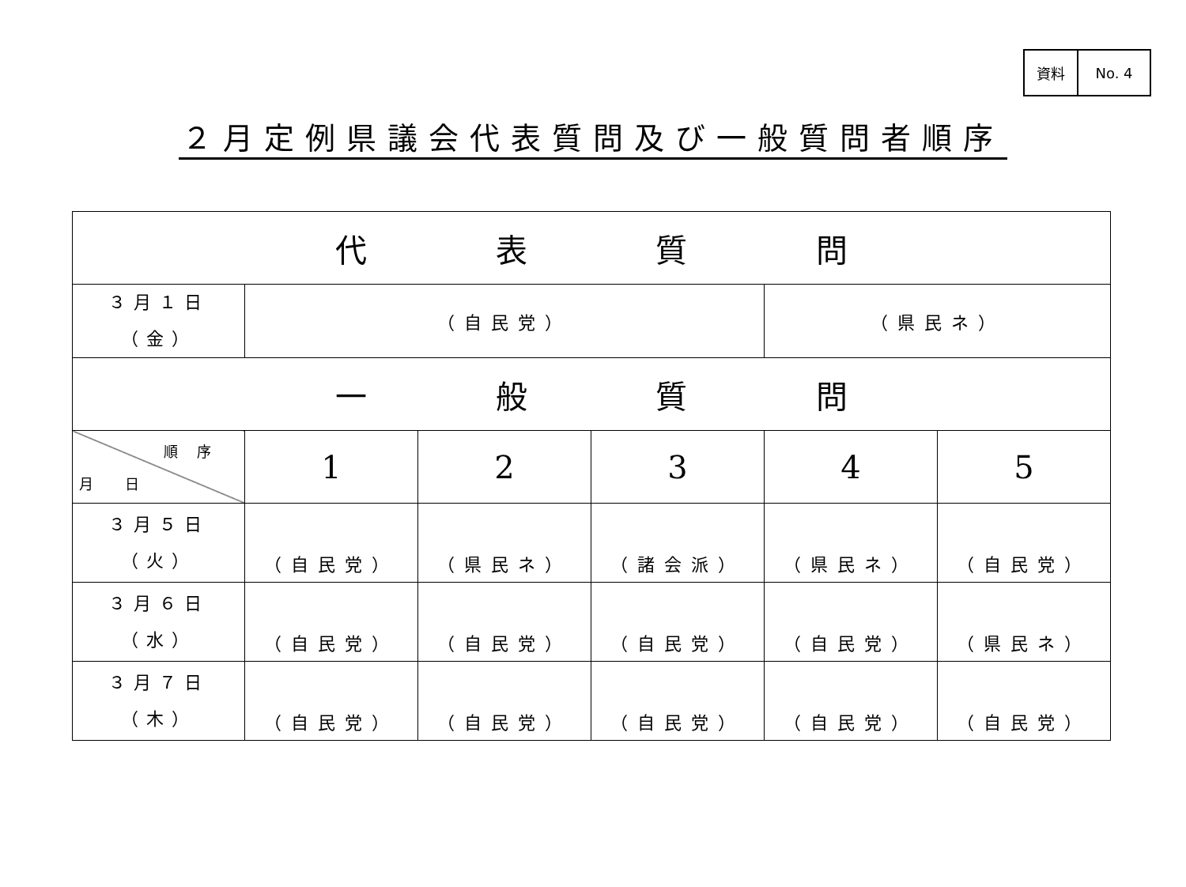| 資料 | No. 4 |
２月定例県議会代表質問及び一般質問者順序
| 代 表 質 問 | | | | | |
| --- | --- | --- | --- | --- | --- |
| ３月１日 （金） | （自民党） | | | （県民ネ） | |
| 一 般 質 問 | | | | | |
| 順序 月日 | 1 | 2 | 3 | 4 | 5 |
| ３月５日 （火） | （自民党） | （県民ネ） | （諸会派） | （県民ネ） | （自民党） |
| ３月６日 （水） | （自民党） | （自民党） | （自民党） | （自民党） | （県民ネ） |
| ３月７日 （木） | （自民党） | （自民党） | （自民党） | （自民党） | （自民党） |